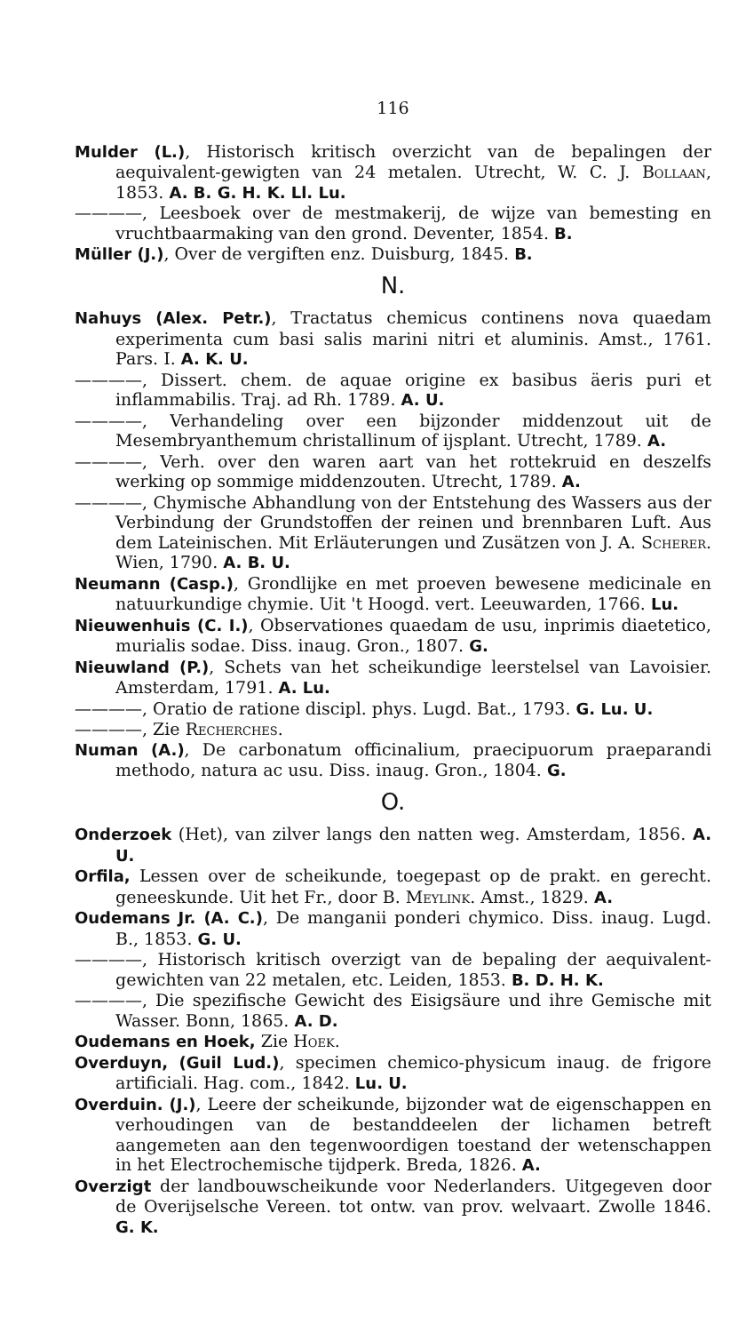116
Mulder (L.), Historisch kritisch overzicht van de bepalingen der aequivalent-gewigten van 24 metalen. Utrecht, W. C. J. Bollaan, 1853. A. B. G. H. K. Ll. Lu.
————, Leesboek over de mestmakerij, de wijze van bemesting en vruchtbaarmaking van den grond. Deventer, 1854. B.
Müller (J.), Over de vergiften enz. Duisburg, 1845. B.
N.
Nahuys (Alex. Petr.), Tractatus chemicus continens nova quaedam experimenta cum basi salis marini nitri et aluminis. Amst., 1761. Pars. I. A. K. U.
————, Dissert. chem. de aquae origine ex basibus äeris puri et inflammabilis. Traj. ad Rh. 1789. A. U.
————, Verhandeling over een bijzonder middenzout uit de Mesembryanthemum christallinum of ijsplant. Utrecht, 1789. A.
————, Verh. over den waren aart van het rottekruid en deszelfs werking op sommige middenzouten. Utrecht, 1789. A.
————, Chymische Abhandlung von der Entstehung des Wassers aus der Verbindung der Grundstoffen der reinen und brennbaren Luft. Aus dem Lateinischen. Mit Erläuterungen und Zusätzen von J. A. Scherer. Wien, 1790. A. B. U.
Neumann (Casp.), Grondlijke en met proeven bewesene medicinale en natuurkundige chymie. Uit 't Hoogd. vert. Leeuwarden, 1766. Lu.
Nieuwenhuis (C. I.), Observationes quaedam de usu, inprimis diaetetico, murialis sodae. Diss. inaug. Gron., 1807. G.
Nieuwland (P.), Schets van het scheikundige leerstelsel van Lavoisier. Amsterdam, 1791. A. Lu.
————, Oratio de ratione discipl. phys. Lugd. Bat., 1793. G. Lu. U.
————, Zie Recherches.
Numan (A.), De carbonatum officinalium, praecipuorum praeparandi methodo, natura ac usu. Diss. inaug. Gron., 1804. G.
O.
Onderzoek (Het), van zilver langs den natten weg. Amsterdam, 1856. A. U.
Orfila, Lessen over de scheikunde, toegepast op de prakt. en gerecht. geneeskunde. Uit het Fr., door B. Meylink. Amst., 1829. A.
Oudemans Jr. (A. C.), De manganii ponderi chymico. Diss. inaug. Lugd. B., 1853. G. U.
————, Historisch kritisch overzigt van de bepaling der aequivalent-gewichten van 22 metalen, etc. Leiden, 1853. B. D. H. K.
————, Die spezifische Gewicht des Eisigsäure und ihre Gemische mit Wasser. Bonn, 1865. A. D.
Oudemans en Hoek, Zie Hoek.
Overduyn, (Guil Lud.), specimen chemico-physicum inaug. de frigore artificiali. Hag. com., 1842. Lu. U.
Overduin. (J.), Leere der scheikunde, bijzonder wat de eigenschappen en verhoudingen van de bestanddeelen der lichamen betreft aangemeten aan den tegenwoordigen toestand der wetenschappen in het Electrochemische tijdperk. Breda, 1826. A.
Overzigt der landbouwscheikunde voor Nederlanders. Uitgegeven door de Overijselsche Vereen. tot ontw. van prov. welvaart. Zwolle 1846. G. K.